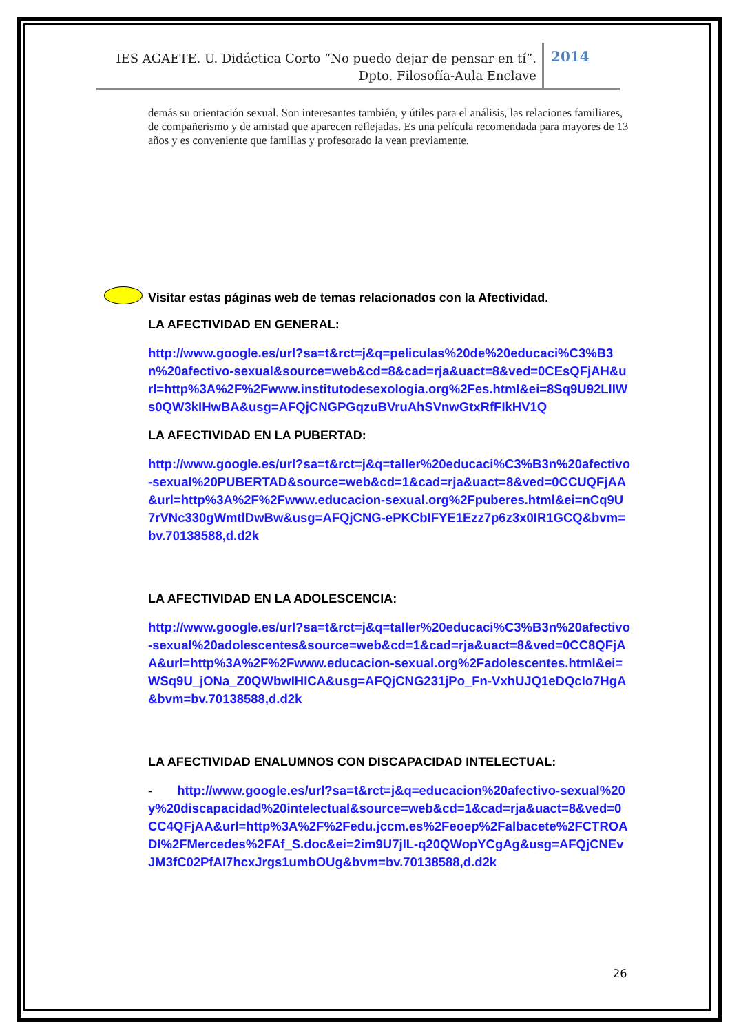IES AGAETE. U. Didáctica Corto “No puedo dejar de pensar en tí”.
Dpto. Filosofía-Aula Enclave
2014
demás su orientación sexual. Son interesantes también, y útiles para el análisis, las relaciones familiares, de compañerismo y de amistad que aparecen reflejadas. Es una película recomendada para mayores de 13 años y es conveniente que familias y profesorado la vean previamente.
Visitar estas páginas web de temas relacionados con la Afectividad.
LA AFECTIVIDAD EN GENERAL:
http://www.google.es/url?sa=t&rct=j&q=peliculas%20de%20educaci%C3%B3n%20afectivo-sexual&source=web&cd=8&cad=rja&uact=8&ved=0CEsQFjAH&url=http%3A%2F%2Fwww.institutodesexologia.org%2Fes.html&ei=8Sq9U92LlIWs0QW3kIHwBA&usg=AFQjCNGPGqzuBVruAhSVnwGtxRfFIkHV1Q
LA AFECTIVIDAD EN LA PUBERTAD:
http://www.google.es/url?sa=t&rct=j&q=taller%20educaci%C3%B3n%20afectivo-sexual%20PUBERTAD&source=web&cd=1&cad=rja&uact=8&ved=0CCUQFjAA&url=http%3A%2F%2Fwww.educacion-sexual.org%2Fpuberes.html&ei=nCq9U7rVNc330gWmtlDwBw&usg=AFQjCNG-ePKCbIFYE1Ezz7p6z3x0IR1GCQ&bvm=bv.70138588,d.d2k
LA AFECTIVIDAD EN LA ADOLESCENCIA:
http://www.google.es/url?sa=t&rct=j&q=taller%20educaci%C3%B3n%20afectivo-sexual%20adolescentes&source=web&cd=1&cad=rja&uact=8&ved=0CC8QFjAA&url=http%3A%2F%2Fwww.educacion-sexual.org%2Fadolescentes.html&ei=WSq9U_jONa_Z0QWbwIHICA&usg=AFQjCNG231jPo_Fn-VxhUJQ1eDQclo7HgA&bvm=bv.70138588,d.d2k
LA AFECTIVIDAD ENALUMNOS CON DISCAPACIDAD INTELECTUAL:
- http://www.google.es/url?sa=t&rct=j&q=educacion%20afectivo-sexual%20y%20discapacidad%20intelectual&source=web&cd=1&cad=rja&uact=8&ved=0CC4QFjAA&url=http%3A%2F%2Fedu.jccm.es%2Feoep%2Falbacete%2FCTROADI%2FMercedes%2FAf_S.doc&ei=2im9U7jIL-q20QWopYCgAg&usg=AFQjCNEvJM3fC02PfAI7hcxJrgs1umbOUg&bvm=bv.70138588,d.d2k
26